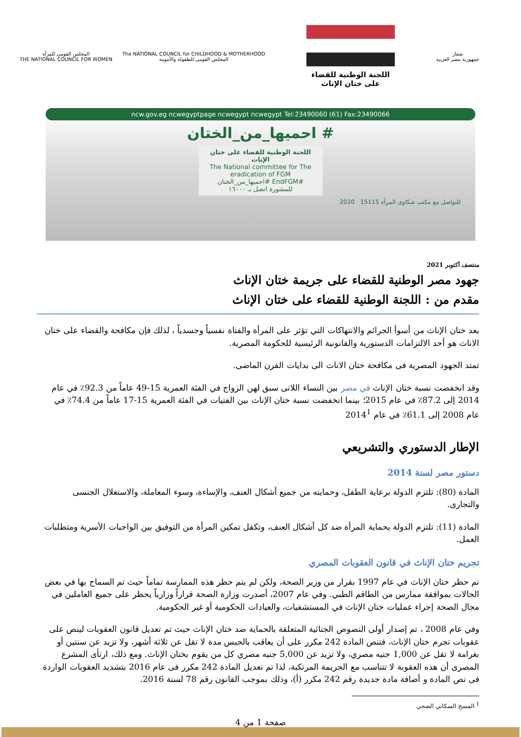شعار
جمهورية مصر العربية
اللجنة الوطنية للقضاء
على ختان الإناث
The NATIONAL COUNCIL for CHILDHOOD & MOTHERHOOD
المجلس القومى للطفولة والأمومة
المجلس القومي للمرأة
THE NATIONAL COUNCIL FOR WOMEN
ncw.gov.eg ncwegyptpage ncwegypt ncwegypt Tel:23490060 (61) Fax:23490066
# احميها_من_الختان
اللجنة الوطنية للقضاء على ختان الإناث
The National committee for The eradication of FGM
#EndFGM #احميها_من_الختان
للمشورة اتصل بـ ١٦٠٠٠
للتواصل مع مكتب شكاوى المرأة 15115 2020
منتصف أكتوبر 2021
جهود مصر الوطنية للقضاء على جريمة ختان الإناث
مقدم من : اللجنة الوطنية للقضاء على ختان الإناث
يعد ختان الإناث من أسوأ الجرائم والانتهاكات التي تؤثر على المرأة والفتاة نفسياً وجسدياً ، لذلك فإن مكافحة والقضاء على ختان الاناث هو أحد الالتزامات الدستورية والقانونية الرئيسية للحكومة المصرية.
تمتد الجهود المصرية فى مكافحة ختان الاناث الى بدايات القرن الماضى.
وقد انخفضت نسبة ختان الإناث في مصر بين النساء اللاتى سبق لهن الزواج في الفئة العمرية 15-49 عاماً من 92.3٪ في عام 2014 إلى 87.2٪ في عام 2015؛ بينما انخفضت نسبة ختان الإناث بين الفتيات في الفئة العمرية 15-17 عاماً من 74.4٪ في عام 2008 إلى 61.1٪ في عام 2014<sup>1</sup>
الإطار الدستوري والتشريعي
دستور مصر لسنة 2014
المادة (80): تلتزم الدولة برعاية الطفل، وحمايته من جميع أشكال العنف، والإساءة، وسوء المعاملة، والاستغلال الجنسى والتجارى.
المادة (11): تلتزم الدولة بحماية المرأة ضد كل أشكال العنف، وتكفل تمكين المرأة من التوفيق بين الواجبات الأسرية ومتطلبات العمل.
تجريم ختان الإناث في قانون العقوبات المصري
تم حظر ختان الإناث في عام 1997 بقرار من وزير الصحة، ولكن لم يتم حظر هذه الممارسة تماماً حيث تم السماح بها في بعض الحالات بموافقة ممارس من الطاقم الطبي. وفي عام 2007، أصدرت وزارة الصحة قراراً وزارياً يحظر على جميع العاملين في مجال الصحة إجراء عمليات ختان الإناث في المستشفيات، والعيادات الحكومية أو غير الحكومية.
وفي عام 2008 ، تم إصدار أولى النصوص الجنائية المتعلقة بالحماية ضد ختان الإناث حيث تم تعديل قانون العقوبات لينص على عقوبات تجرم ختان الإناث، فتنص المادة 242 مكرر على أن يعاقب بالحبس مدة لا تقل عن ثلاثة أشهر، ولا تزيد عن سنتين أو بغرامة لا تقل عن 1,000 جنيه مصري، ولا تزيد عن 5,000 جنيه مصري كل من يقوم بختان الإناث. ومع ذلك، ارتأى المشرع المصرى أن هذه العقوبة لا تتناسب مع الجريمة المرتكبة، لذا تم تعديل المادة 242 مكرر فى عام 2016 بتشديد العقوبات الواردة فى نص المادة و أضافة مادة جديدة رقم 242 مكرر (أ)، وذلك بموجب القانون رقم 78 لسنة 2016.
<sup>1</sup> المسح السكاني الصحي
صفحة 1 من 4